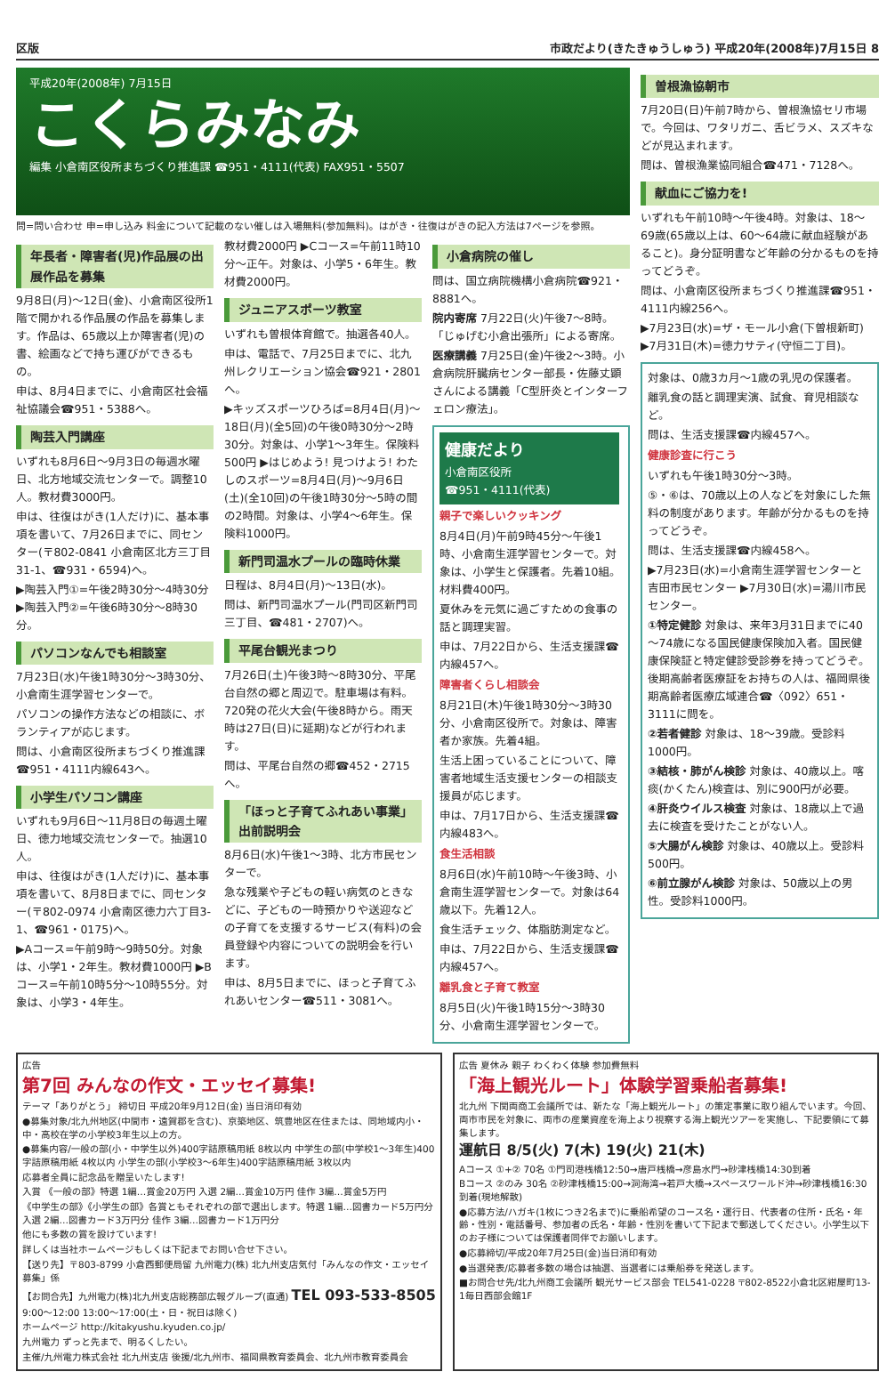区版 市政だより(きたきゅうしゅう) 平成20年(2008年)7月15日 8
平成20年(2008年) 7月15日
こくらみなみ
編集 小倉南区役所まちづくり推進課 ☎951・4111(代表) FAX951・5507
問=問い合わせ 申=申し込み 料金について記載のない催しは入場無料(参加無料)。はがき・往復はがきの記入方法は7ページを参照。
年長者・障害者(児)作品展の出展作品を募集
9月8日(月)～12日(金)、小倉南区役所1階で開かれる作品展の作品を募集します。作品は、65歳以上か障害者(児)の書、絵画などで持ち運びができるもの。
申は、8月4日までに、小倉南区社会福祉協議会☎951・5388へ。
陶芸入門講座
いずれも8月6日～9月3日の毎週水曜日、北方地域交流センターで。調整10人。教材費3000円。
申は、往復はがき(1人だけ)に、基本事項を書いて、7月26日までに、同センター(〒802-0841 小倉南区北方三丁目31-1、☎931・6594)へ。
▶陶芸入門①=午後2時30分～4時30分 ▶陶芸入門②=午後6時30分～8時30分。
パソコンなんでも相談室
7月23日(水)午後1時30分～3時30分、小倉南生涯学習センターで。
パソコンの操作方法などの相談に、ボランティアが応じます。
問は、小倉南区役所まちづくり推進課☎951・4111内線643へ。
小学生パソコン講座
いずれも9月6日～11月8日の毎週土曜日、徳力地域交流センターで。抽選10人。
申は、往復はがき(1人だけ)に、基本事項を書いて、8月8日までに、同センター(〒802-0974 小倉南区徳力六丁目3-1、☎961・0175)へ。
▶Aコース=午前9時～9時50分。対象は、小学1・2年生。教材費1000円 ▶Bコース=午前10時5分～10時55分。対象は、小学3・4年生。
教材費2000円 ▶Cコース=午前11時10分～正午。対象は、小学5・6年生。教材費2000円。
ジュニアスポーツ教室
いずれも曽根体育館で。抽選各40人。
申は、電話で、7月25日までに、北九州レクリエーション協会☎921・2801へ。
▶キッズスポーツひろば=8月4日(月)～18日(月)(全5回)の午後0時30分～2時30分。対象は、小学1～3年生。保険料500円 ▶はじめよう! 見つけよう! わたしのスポーツ=8月4日(月)～9月6日(土)(全10回)の午後1時30分～5時の間の2時間。対象は、小学4～6年生。保険料1000円。
新門司温水プールの臨時休業
日程は、8月4日(月)～13日(水)。
問は、新門司温水プール(門司区新門司三丁目、☎481・2707)へ。
平尾台観光まつり
7月26日(土)午後3時～8時30分、平尾台自然の郷と周辺で。駐車場は有料。720発の花火大会(午後8時から。雨天時は27日(日)に延期)などが行われます。
問は、平尾台自然の郷☎452・2715へ。
「ほっと子育てふれあい事業」出前説明会
8月6日(水)午後1～3時、北方市民センターで。
急な残業や子どもの軽い病気のときなどに、子どもの一時預かりや送迎などの子育てを支援するサービス(有料)の会員登録や内容についての説明会を行います。
申は、8月5日までに、ほっと子育てふれあいセンター☎511・3081へ。
小倉病院の催し
問は、国立病院機構小倉病院☎921・8881へ。
院内寄席 7月22日(火)午後7～8時。「じゅげむ小倉出張所」による寄席。
医療講義 7月25日(金)午後2～3時。小倉病院肝臓病センター部長・佐藤丈顕さんによる講義「C型肝炎とインターフェロン療法」。
健康だより
小倉南区役所
☎951・4111(代表)
親子で楽しいクッキング
8月4日(月)午前9時45分～午後1時、小倉南生涯学習センターで。対象は、小学生と保護者。先着10組。材料費400円。
夏休みを元気に過ごすための食事の話と調理実習。
申は、7月22日から、生活支援課☎内線457へ。
障害者くらし相談会
8月21日(木)午後1時30分～3時30分、小倉南区役所で。対象は、障害者か家族。先着4組。
生活上困っていることについて、障害者地域生活支援センターの相談支援員が応じます。
申は、7月17日から、生活支援課☎内線483へ。
食生活相談
8月6日(水)午前10時～午後3時、小倉南生涯学習センターで。対象は64歳以下。先着12人。
食生活チェック、体脂肪測定など。
申は、7月22日から、生活支援課☎内線457へ。
離乳食と子育て教室
8月5日(火)午後1時15分～3時30分、小倉南生涯学習センターで。
曽根漁協朝市
7月20日(日)午前7時から、曽根漁協セリ市場で。今回は、ワタリガニ、舌ビラメ、スズキなどが見込まれます。
問は、曽根漁業協同組合☎471・7128へ。
献血にご協力を!
いずれも午前10時～午後4時。対象は、18～69歳(65歳以上は、60～64歳に献血経験があること)。身分証明書など年齢の分かるものを持ってどうぞ。
問は、小倉南区役所まちづくり推進課☎951・4111内線256へ。
▶7月23日(水)=ザ・モール小倉(下曽根新町) ▶7月31日(木)=徳力サティ(守恒二丁目)。
対象は、0歳3カ月～1歳の乳児の保護者。
離乳食の話と調理実演、試食、育児相談など。
問は、生活支援課☎内線457へ。
健康診査に行こう
いずれも午後1時30分～3時。
⑤・⑥は、70歳以上の人などを対象にした無料の制度があります。年齢が分かるものを持ってどうぞ。
問は、生活支援課☎内線458へ。
▶7月23日(水)=小倉南生涯学習センターと吉田市民センター ▶7月30日(水)=湯川市民センター。
①特定健診 対象は、来年3月31日までに40～74歳になる国民健康保険加入者。国民健康保険証と特定健診受診券を持ってどうぞ。後期高齢者医療証をお持ちの人は、福岡県後期高齢者医療広域連合☎〈092〉651・3111に問を。
②若者健診 対象は、18～39歳。受診料1000円。
③結核・肺がん検診 対象は、40歳以上。喀痰(かくたん)検査は、別に900円が必要。
④肝炎ウイルス検査 対象は、18歳以上で過去に検査を受けたことがない人。
⑤大腸がん検診 対象は、40歳以上。受診料500円。
⑥前立腺がん検診 対象は、50歳以上の男性。受診料1000円。
広告
第7回 みんなの作文・エッセイ募集!
テーマ「ありがとう」 締切日 平成20年9月12日(金) 当日消印有効
●募集対象/北九州地区(中間市・遠賀郡を含む)、京築地区、筑豊地区在住または、同地域内小・中・高校在学の小学校3年生以上の方。
●募集内容/一般の部(小・中学生以外)400字詰原稿用紙 8枚以内 中学生の部(中学校1～3年生)400字詰原稿用紙 4枚以内 小学生の部(小学校3～6年生)400字詰原稿用紙 3枚以内
応募者全員に記念品を贈呈いたします!
入賞 《一般の部》特選 1編…賞金20万円 入選 2編…賞金10万円 佳作 3編…賞金5万円
《中学生の部》《小学生の部》各賞ともそれぞれの部で選出します。特選 1編…図書カード5万円分 入選 2編…図書カード3万円分 佳作 3編…図書カード1万円分
他にも多数の賞を設けています!
詳しくは当社ホームページもしくは下記までお問い合せ下さい。
【送り先】〒803-8799 小倉西郵便局留 九州電力(株) 北九州支店気付「みんなの作文・エッセイ募集」係
【お問合先】九州電力(株)北九州支店総務部広報グループ(直通) TEL 093-533-8505 9:00～12:00 13:00～17:00(土・日・祝日は除く)
ホームページ http://kitakyushu.kyuden.co.jp/
九州電力 ずっと先まで、明るくしたい。
主催/九州電力株式会社 北九州支店 後援/北九州市、福岡県教育委員会、北九州市教育委員会
広告 夏休み 親子 わくわく体験 参加費無料
「海上観光ルート」体験学習乗船者募集!
北九州 下関両商工会議所では、新たな「海上観光ルート」の策定事業に取り組んでいます。今回、両市市民を対象に、両市の産業資産を海上より視察する海上観光ツアーを実施し、下記要領にて募集します。
運航日 8/5(火) 7(木) 19(火) 21(木)
Aコース ①+② 70名 ①門司港桟橋12:50→唐戸桟橋→彦島水門→砂津桟橋14:30到着
Bコース ②のみ 30名 ②砂津桟橋15:00→洞海湾→若戸大橋→スペースワールド沖→砂津桟橋16:30到着(現地解散)
●応募方法/ハガキ(1枚につき2名まで)に乗船希望のコース名・運行日、代表者の住所・氏名・年齢・性別・電話番号、参加者の氏名・年齢・性別を書いて下記まで郵送してください。小学生以下のお子様については保護者同伴でお願いします。
●応募締切/平成20年7月25日(金)当日消印有効
●当選発表/応募者多数の場合は抽選、当選者には乗船券を発送します。
■お問合せ先/北九州商工会議所 観光サービス部会 TEL541-0228 〒802-8522小倉北区紺屋町13-1毎日西部会館1F